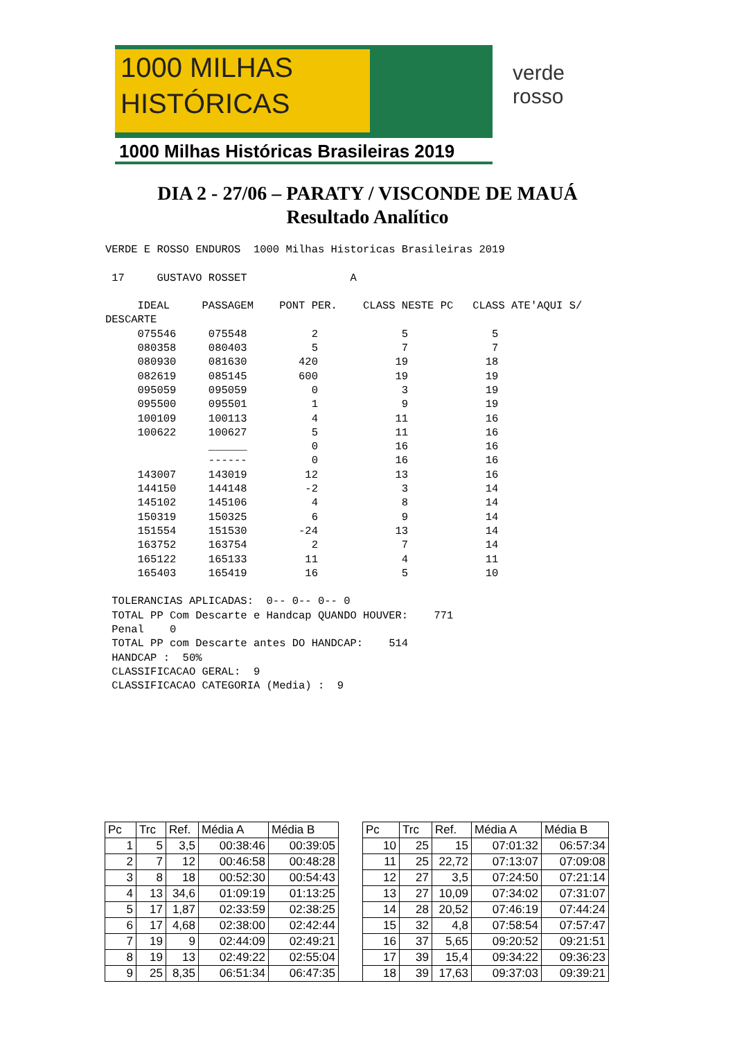1000 MILHAS
HISTÓRICAS
1000 Milhas Históricas Brasileiras 2019
verde
rosso
DIA 2 - 27/06 – PARATY / VISCONDE DE MAUÁ
Resultado Analítico
VERDE E ROSSO ENDUROS  1000 Milhas Historicas Brasileiras 2019

 17     GUSTAVO ROSSET                A

     IDEAL     PASSAGEM    PONT PER.    CLASS NESTE PC   CLASS ATE'AQUI S/
DESCARTE
     075546     075548          2             5             5
     080358     080403          5             7             7
     080930     081630        420            19            18
     082619     085145        600            19            19
     095059     095059          0             3            19
     095500     095501          1             9            19
     100109     100113          4            11            16
     100622     100627          5            11            16
                ______          0            16            16
                ------          0            16            16
     143007     143019         12            13            16
     144150     144148         -2             3            14
     145102     145106          4             8            14
     150319     150325          6             9            14
     151554     151530        -24            13            14
     163752     163754          2             7            14
     165122     165133         11             4            11
     165403     165419         16             5            10

 TOLERANCIAS APLICADAS:  0-- 0-- 0-- 0
 TOTAL PP Com Descarte e Handcap QUANDO HOUVER:    771
 Penal    0
 TOTAL PP com Descarte antes DO HANDCAP:    514
 HANDCAP :  50%
 CLASSIFICACAO GERAL:  9
 CLASSIFICACAO CATEGORIA (Media) :  9
| Pc | Trc | Ref. | Média A | Média B | | Pc | Trc | Ref. | Média A | Média B |
| --- | --- | --- | --- | --- | --- | --- | --- | --- | --- | --- |
| 1 | 5 | 3,5 | 00:38:46 | 00:39:05 | | 10 | 25 | 15 | 07:01:32 | 06:57:34 |
| 2 | 7 | 12 | 00:46:58 | 00:48:28 | | 11 | 25 | 22,72 | 07:13:07 | 07:09:08 |
| 3 | 8 | 18 | 00:52:30 | 00:54:43 | | 12 | 27 | 3,5 | 07:24:50 | 07:21:14 |
| 4 | 13 | 34,6 | 01:09:19 | 01:13:25 | | 13 | 27 | 10,09 | 07:34:02 | 07:31:07 |
| 5 | 17 | 1,87 | 02:33:59 | 02:38:25 | | 14 | 28 | 20,52 | 07:46:19 | 07:44:24 |
| 6 | 17 | 4,68 | 02:38:00 | 02:42:44 | | 15 | 32 | 4,8 | 07:58:54 | 07:57:47 |
| 7 | 19 | 9 | 02:44:09 | 02:49:21 | | 16 | 37 | 5,65 | 09:20:52 | 09:21:51 |
| 8 | 19 | 13 | 02:49:22 | 02:55:04 | | 17 | 39 | 15,4 | 09:34:22 | 09:36:23 |
| 9 | 25 | 8,35 | 06:51:34 | 06:47:35 | | 18 | 39 | 17,63 | 09:37:03 | 09:39:21 |